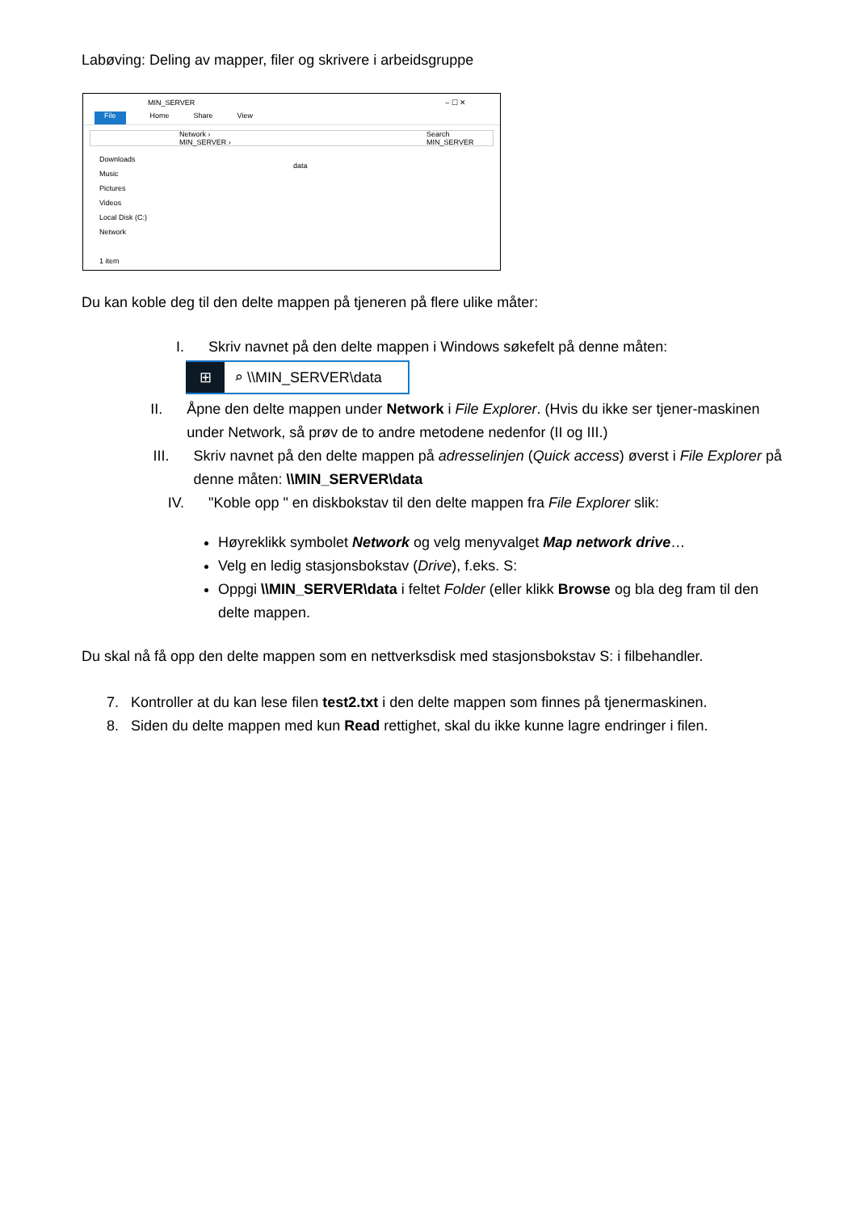Labøving: Deling av mapper, filer og skrivere i arbeidsgruppe
MIN_SERVER – ☐ ✕
File Home Share View
Network › MIN_SERVER › Search MIN_SERVER
Downloads
Music
Pictures
Videos
Local Disk (C:)
Network
1 item
data
Du kan koble deg til den delte mappen på tjeneren på flere ulike måter:
I. Skriv navnet på den delte mappen i Windows søkefelt på denne måten:
⊞ ⌕ \\MIN_SERVER\data
II. Åpne den delte mappen under Network i File Explorer. (Hvis du ikke ser tjener-maskinen under Network, så prøv de to andre metodene nedenfor (II og III.)
III. Skriv navnet på den delte mappen på adresselinjen (Quick access) øverst i File Explorer på denne måten: \\MIN_SERVER\data
IV. "Koble opp " en diskbokstav til den delte mappen fra File Explorer slik:
Høyreklikk symbolet Network og velg menyvalget Map network drive…
Velg en ledig stasjonsbokstav (Drive), f.eks. S:
Oppgi \\MIN_SERVER\data i feltet Folder (eller klikk Browse og bla deg fram til den delte mappen.
Du skal nå få opp den delte mappen som en nettverksdisk med stasjonsbokstav S: i filbehandler.
7. Kontroller at du kan lese filen test2.txt i den delte mappen som finnes på tjenermaskinen.
8. Siden du delte mappen med kun Read rettighet, skal du ikke kunne lagre endringer i filen.